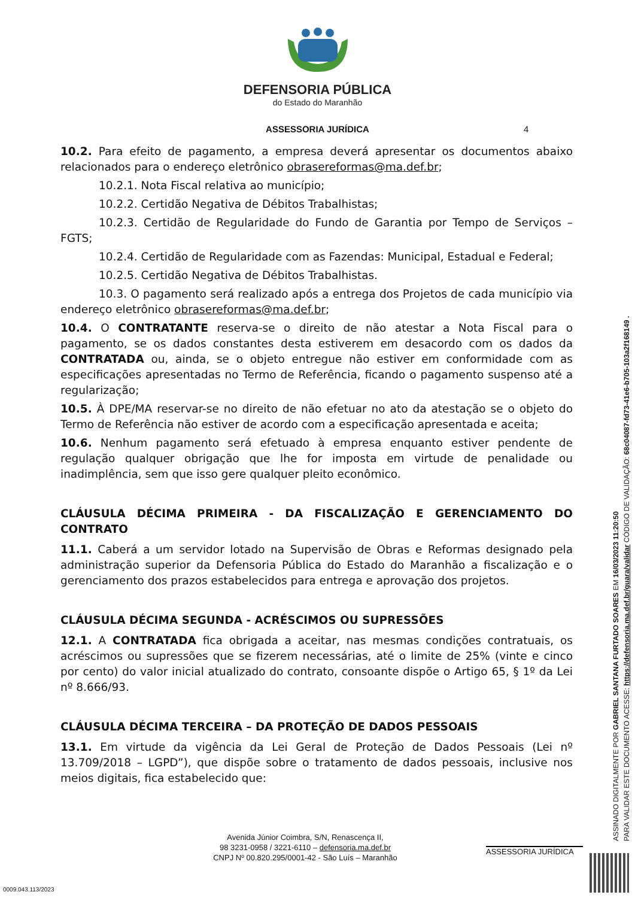DEFENSORIA PÚBLICA
do Estado do Maranhão
ASSESSORIA JURÍDICA 4
10.2. Para efeito de pagamento, a empresa deverá apresentar os documentos abaixo relacionados para o endereço eletrônico obrasereformas@ma.def.br;
10.2.1. Nota Fiscal relativa ao município;
10.2.2. Certidão Negativa de Débitos Trabalhistas;
10.2.3. Certidão de Regularidade do Fundo de Garantia por Tempo de Serviços – FGTS;
10.2.4. Certidão de Regularidade com as Fazendas: Municipal, Estadual e Federal;
10.2.5. Certidão Negativa de Débitos Trabalhistas.
10.3. O pagamento será realizado após a entrega dos Projetos de cada município via endereço eletrônico obrasereformas@ma.def.br;
10.4. O CONTRATANTE reserva-se o direito de não atestar a Nota Fiscal para o pagamento, se os dados constantes desta estiverem em desacordo com os dados da CONTRATADA ou, ainda, se o objeto entregue não estiver em conformidade com as especificações apresentadas no Termo de Referência, ficando o pagamento suspenso até a regularização;
10.5. À DPE/MA reservar-se no direito de não efetuar no ato da atestação se o objeto do Termo de Referência não estiver de acordo com a especificação apresentada e aceita;
10.6. Nenhum pagamento será efetuado à empresa enquanto estiver pendente de regulação qualquer obrigação que lhe for imposta em virtude de penalidade ou inadimplência, sem que isso gere qualquer pleito econômico.
CLÁUSULA DÉCIMA PRIMEIRA - DA FISCALIZAÇÃO E GERENCIAMENTO DO CONTRATO
11.1. Caberá a um servidor lotado na Supervisão de Obras e Reformas designado pela administração superior da Defensoria Pública do Estado do Maranhão a fiscalização e o gerenciamento dos prazos estabelecidos para entrega e aprovação dos projetos.
CLÁUSULA DÉCIMA SEGUNDA - ACRÉSCIMOS OU SUPRESSÕES
12.1. A CONTRATADA fica obrigada a aceitar, nas mesmas condições contratuais, os acréscimos ou supressões que se fizerem necessárias, até o limite de 25% (vinte e cinco por cento) do valor inicial atualizado do contrato, consoante dispõe o Artigo 65, § 1º da Lei nº 8.666/93.
CLÁUSULA DÉCIMA TERCEIRA – DA PROTEÇÃO DE DADOS PESSOAIS
13.1. Em virtude da vigência da Lei Geral de Proteção de Dados Pessoais (Lei nº 13.709/2018 – LGPD”), que dispõe sobre o tratamento de dados pessoais, inclusive nos meios digitais, fica estabelecido que:
Avenida Júnior Coimbra, S/N, Renascença II,
98 3231-0958 / 3221-6110 – defensoria.ma.def.br
CNPJ Nº 00.820.295/0001-42 - São Luís – Maranhão
ASSESSORIA JURÍDICA
ASSINADO DIGITALMENTE POR GABRIEL SANTANA FURTADO SOARES EM 16/03/2023 11:20:50
PARA VALIDAR ESTE DOCUMENTO ACESSE: https://defensoria.ma.def.br/guara/validar CÓDIGO DE VALIDAÇÃO: 68c04087-fd73-41e6-b705-103a2f168149 .
0009.043.113/2023